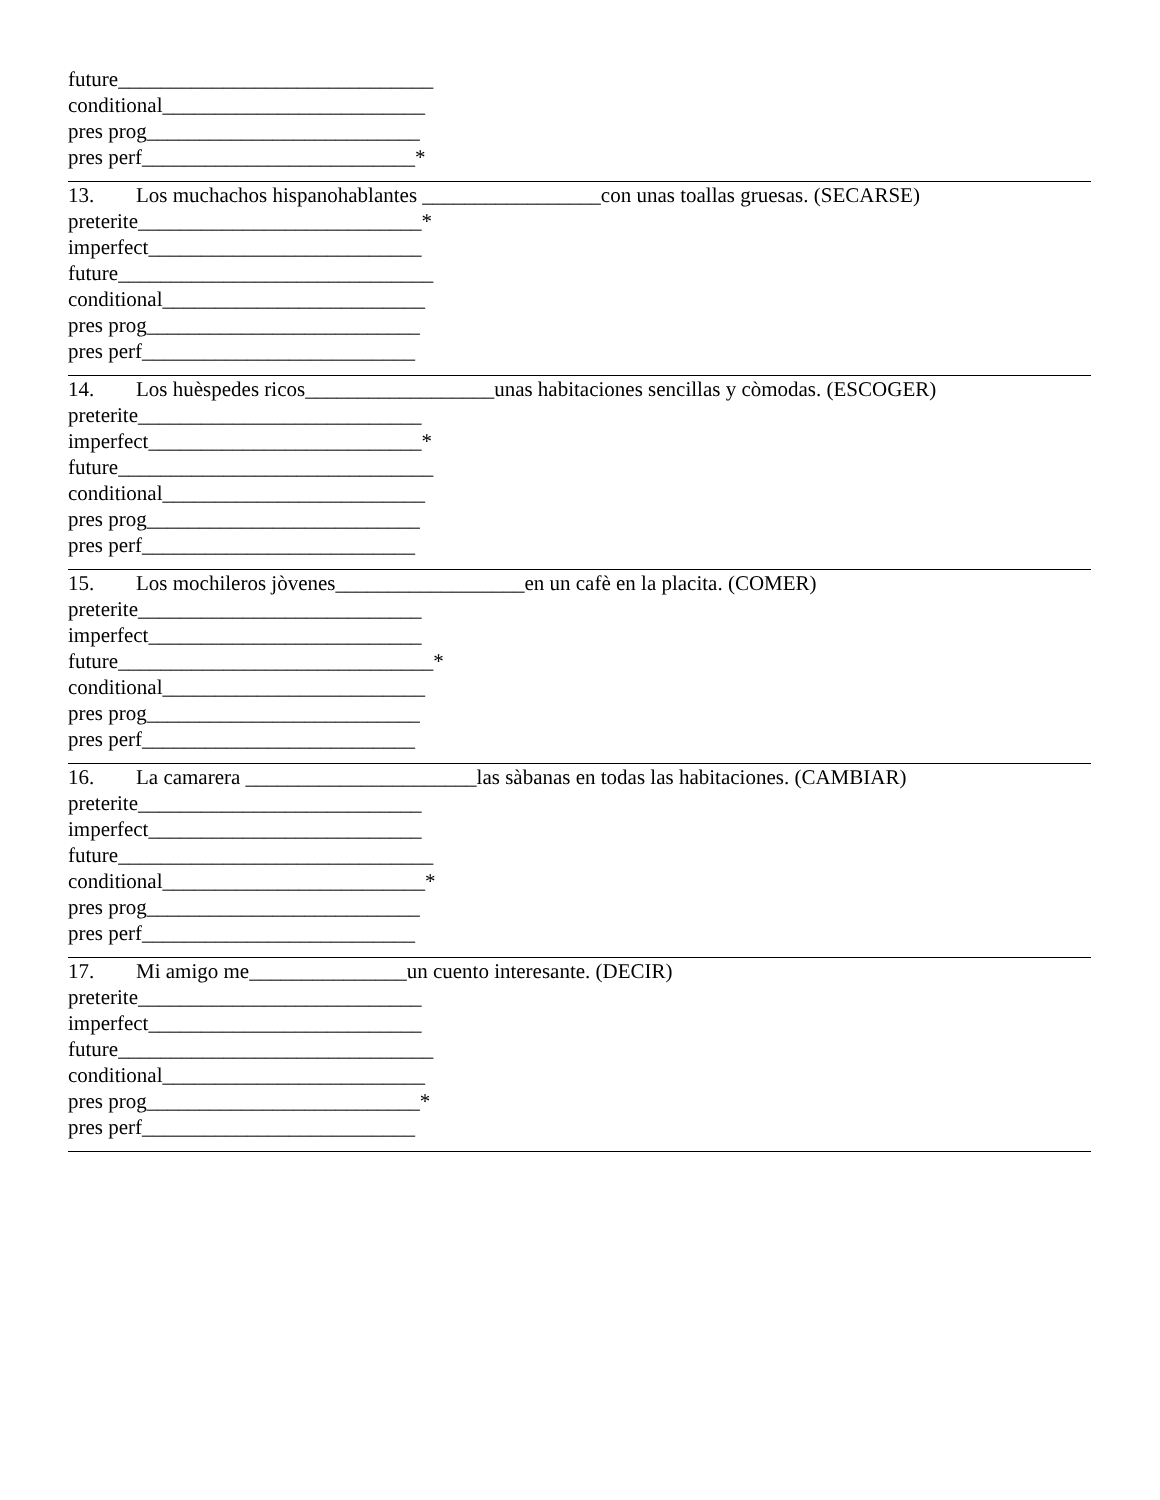future______________________________
conditional_________________________
pres prog__________________________
pres perf__________________________*
13. Los muchachos hispanohablantes _________________con unas toallas gruesas. (SECARSE)
preterite___________________________*
imperfect__________________________
future______________________________
conditional_________________________
pres prog__________________________
pres perf__________________________
14. Los huèspedes ricos__________________unas habitaciones sencillas y còmodas. (ESCOGER)
preterite___________________________
imperfect__________________________*
future______________________________
conditional_________________________
pres prog__________________________
pres perf__________________________
15. Los mochileros jòvenes__________________en un cafè en la placita. (COMER)
preterite___________________________
imperfect__________________________
future______________________________*
conditional_________________________
pres prog__________________________
pres perf__________________________
16. La camarera ______________________las sàbanas en todas las habitaciones. (CAMBIAR)
preterite___________________________
imperfect__________________________
future______________________________
conditional_________________________*
pres prog__________________________
pres perf__________________________
17. Mi amigo me_______________un cuento interesante. (DECIR)
preterite___________________________
imperfect__________________________
future______________________________
conditional_________________________
pres prog__________________________*
pres perf__________________________